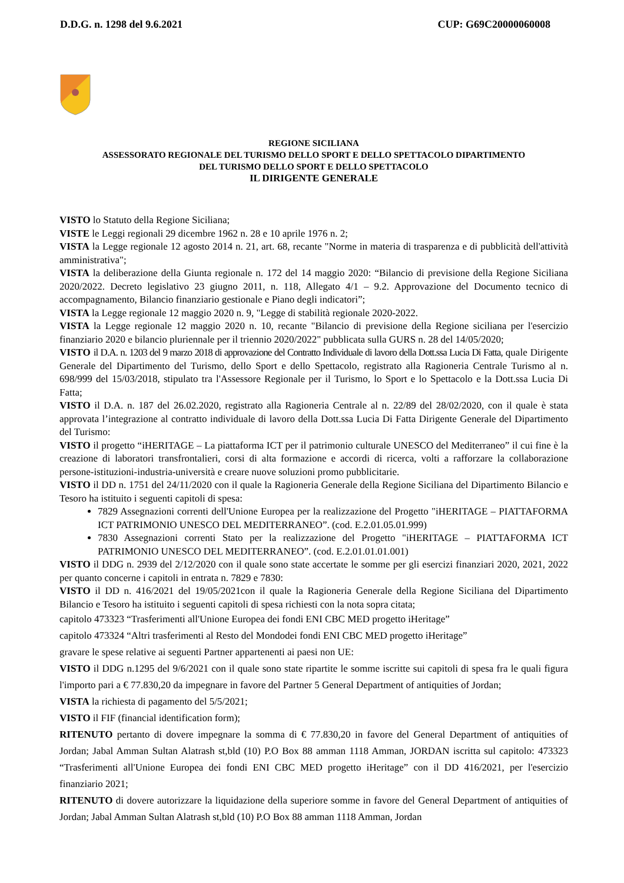D.D.G. n. 1298 del 9.6.2021 CUP: G69C20000060008
REGIONE SICILIANA
ASSESSORATO REGIONALE DEL TURISMO DELLO SPORT E DELLO SPETTACOLO DIPARTIMENTO
DEL TURISMO DELLO SPORT E DELLO SPETTACOLO
IL DIRIGENTE GENERALE
VISTO lo Statuto della Regione Siciliana;
VISTE le Leggi regionali 29 dicembre 1962 n. 28 e 10 aprile 1976 n. 2;
VISTA la Legge regionale 12 agosto 2014 n. 21, art. 68, recante "Norme in materia di trasparenza e di pubblicità dell'attività amministrativa";
VISTA la deliberazione della Giunta regionale n. 172 del 14 maggio 2020: “Bilancio di previsione della Regione Siciliana 2020/2022. Decreto legislativo 23 giugno 2011, n. 118, Allegato 4/1 – 9.2. Approvazione del Documento tecnico di accompagnamento, Bilancio finanziario gestionale e Piano degli indicatori”;
VISTA la Legge regionale 12 maggio 2020 n. 9, "Legge di stabilità regionale 2020-2022.
VISTA la Legge regionale 12 maggio 2020 n. 10, recante "Bilancio di previsione della Regione siciliana per l'esercizio finanziario 2020 e bilancio pluriennale per il triennio 2020/2022" pubblicata sulla GURS n. 28 del 14/05/2020;
VISTO il D.A. n. 1203 del 9 marzo 2018 di approvazione del Contratto Individuale di lavoro della Dott.ssa Lucia Di Fatta, quale Dirigente Generale del Dipartimento del Turismo, dello Sport e dello Spettacolo, registrato alla Ragioneria Centrale Turismo al n. 698/999 del 15/03/2018, stipulato tra l'Assessore Regionale per il Turismo, lo Sport e lo Spettacolo e la Dott.ssa Lucia Di Fatta;
VISTO il D.A. n. 187 del 26.02.2020, registrato alla Ragioneria Centrale al n. 22/89 del 28/02/2020, con il quale è stata approvata l’integrazione al contratto individuale di lavoro della Dott.ssa Lucia Di Fatta Dirigente Generale del Dipartimento del Turismo:
VISTO il progetto “iHERITAGE – La piattaforma ICT per il patrimonio culturale UNESCO del Mediterraneo” il cui fine è la creazione di laboratori transfrontalieri, corsi di alta formazione e accordi di ricerca, volti a rafforzare la collaborazione persone-istituzioni-industria-università e creare nuove soluzioni promo pubblicitarie.
VISTO il DD n. 1751 del 24/11/2020 con il quale la Ragioneria Generale della Regione Siciliana del Dipartimento Bilancio e Tesoro ha istituito i seguenti capitoli di spesa:
7829 Assegnazioni correnti dell'Unione Europea per la realizzazione del Progetto "iHERITAGE – PIATTAFORMA ICT PATRIMONIO UNESCO DEL MEDITERRANEO”. (cod. E.2.01.05.01.999)
7830 Assegnazioni correnti Stato per la realizzazione del Progetto "iHERITAGE – PIATTAFORMA ICT PATRIMONIO UNESCO DEL MEDITERRANEO”. (cod. E.2.01.01.01.001)
VISTO il DDG n. 2939 del 2/12/2020 con il quale sono state accertate le somme per gli esercizi finanziari 2020, 2021, 2022 per quanto concerne i capitoli in entrata n. 7829 e 7830:
VISTO il DD n. 416/2021 del 19/05/2021con il quale la Ragioneria Generale della Regione Siciliana del Dipartimento Bilancio e Tesoro ha istituito i seguenti capitoli di spesa richiesti con la nota sopra citata;
capitolo 473323 “Trasferimenti all'Unione Europea dei fondi ENI CBC MED progetto iHeritage”
capitolo 473324 “Altri trasferimenti al Resto del Mondodei fondi ENI CBC MED progetto iHeritage”
gravare le spese relative ai seguenti Partner appartenenti ai paesi non UE:
VISTO il DDG n.1295 del 9/6/2021 con il quale sono state ripartite le somme iscritte sui capitoli di spesa fra le quali figura l'importo pari a € 77.830,20 da impegnare in favore del Partner 5 General Department of antiquities of Jordan;
VISTA la richiesta di pagamento del 5/5/2021;
VISTO il FIF (financial identification form);
RITENUTO pertanto di dovere impegnare la somma di € 77.830,20 in favore del General Department of antiquities of Jordan; Jabal Amman Sultan Alatrash st,bld (10) P.O Box 88 amman 1118 Amman, JORDAN iscritta sul capitolo: 473323 “Trasferimenti all'Unione Europea dei fondi ENI CBC MED progetto iHeritage” con il DD 416/2021, per l'esercizio finanziario 2021;
RITENUTO di dovere autorizzare la liquidazione della superiore somme in favore del General Department of antiquities of Jordan; Jabal Amman Sultan Alatrash st,bld (10) P.O Box 88 amman 1118 Amman, Jordan